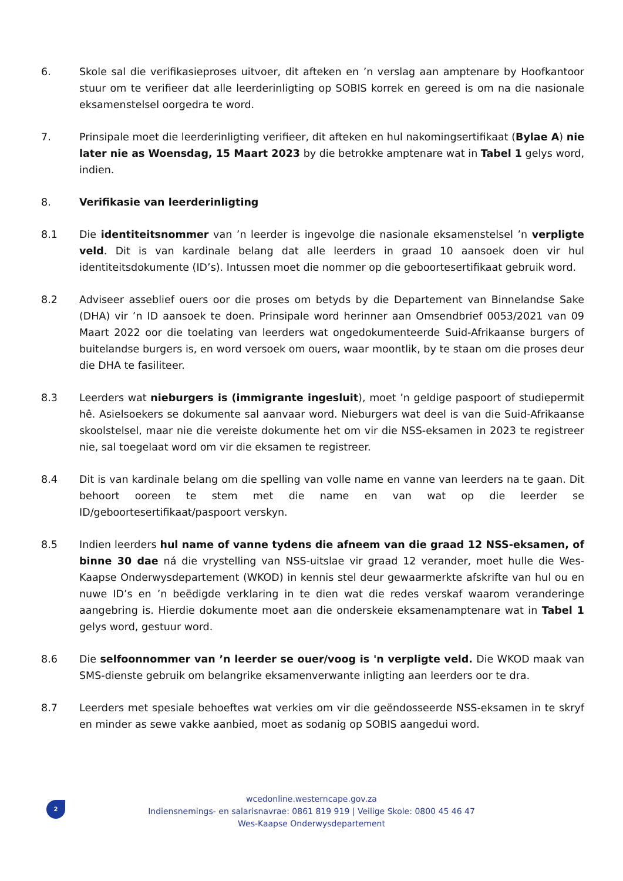6. Skole sal die verifikasieproses uitvoer, dit afteken en ’n verslag aan amptenare by Hoofkantoor stuur om te verifieer dat alle leerderinligting op SOBIS korrek en gereed is om na die nasionale eksamenstelsel oorgedra te word.
7. Prinsipale moet die leerderinligting verifieer, dit afteken en hul nakomingsertifikaat (Bylae A) nie later nie as Woensdag, 15 Maart 2023 by die betrokke amptenare wat in Tabel 1 gelys word, indien.
8. Verifikasie van leerderinligting
8.1 Die identiteitsnommer van ’n leerder is ingevolge die nasionale eksamenstelsel ’n verpligte veld. Dit is van kardinale belang dat alle leerders in graad 10 aansoek doen vir hul identiteitsdokumente (ID’s). Intussen moet die nommer op die geboortesertifikaat gebruik word.
8.2 Adviseer asseblief ouers oor die proses om betyds by die Departement van Binnelandse Sake (DHA) vir ’n ID aansoek te doen. Prinsipale word herinner aan Omsendbrief 0053/2021 van 09 Maart 2022 oor die toelating van leerders wat ongedokumenteerde Suid-Afrikaanse burgers of buitelandse burgers is, en word versoek om ouers, waar moontlik, by te staan om die proses deur die DHA te fasiliteer.
8.3 Leerders wat nieburgers is (immigrante ingesluit), moet ’n geldige paspoort of studiepermit hê. Asielsoekers se dokumente sal aanvaar word. Nieburgers wat deel is van die Suid-Afrikaanse skoolstelsel, maar nie die vereiste dokumente het om vir die NSS-eksamen in 2023 te registreer nie, sal toegelaat word om vir die eksamen te registreer.
8.4 Dit is van kardinale belang om die spelling van volle name en vanne van leerders na te gaan. Dit behoort ooreen te stem met die name en van wat op die leerder se ID/geboortesertifikaat/paspoort verskyn.
8.5 Indien leerders hul name of vanne tydens die afneem van die graad 12 NSS-eksamen, of binne 30 dae ná die vrystelling van NSS-uitslae vir graad 12 verander, moet hulle die Wes-Kaapse Onderwysdepartement (WKOD) in kennis stel deur gewaarmerkte afskrifte van hul ou en nuwe ID’s en ’n beëdigde verklaring in te dien wat die redes verskaf waarom veranderinge aangebring is. Hierdie dokumente moet aan die onderskeie eksamenamptenare wat in Tabel 1 gelys word, gestuur word.
8.6 Die selfoonnommer van ’n leerder se ouer/voog is 'n verpligte veld. Die WKOD maak van SMS-dienste gebruik om belangrike eksamenverwante inligting aan leerders oor te dra.
8.7 Leerders met spesiale behoeftes wat verkies om vir die geëndosseerde NSS-eksamen in te skryf en minder as sewe vakke aanbied, moet as sodanig op SOBIS aangedui word.
2
wcedonline.westerncape.gov.za
Indiensnemings- en salarisnavrae: 0861 819 919 | Veilige Skole: 0800 45 46 47
Wes-Kaapse Onderwysdepartement